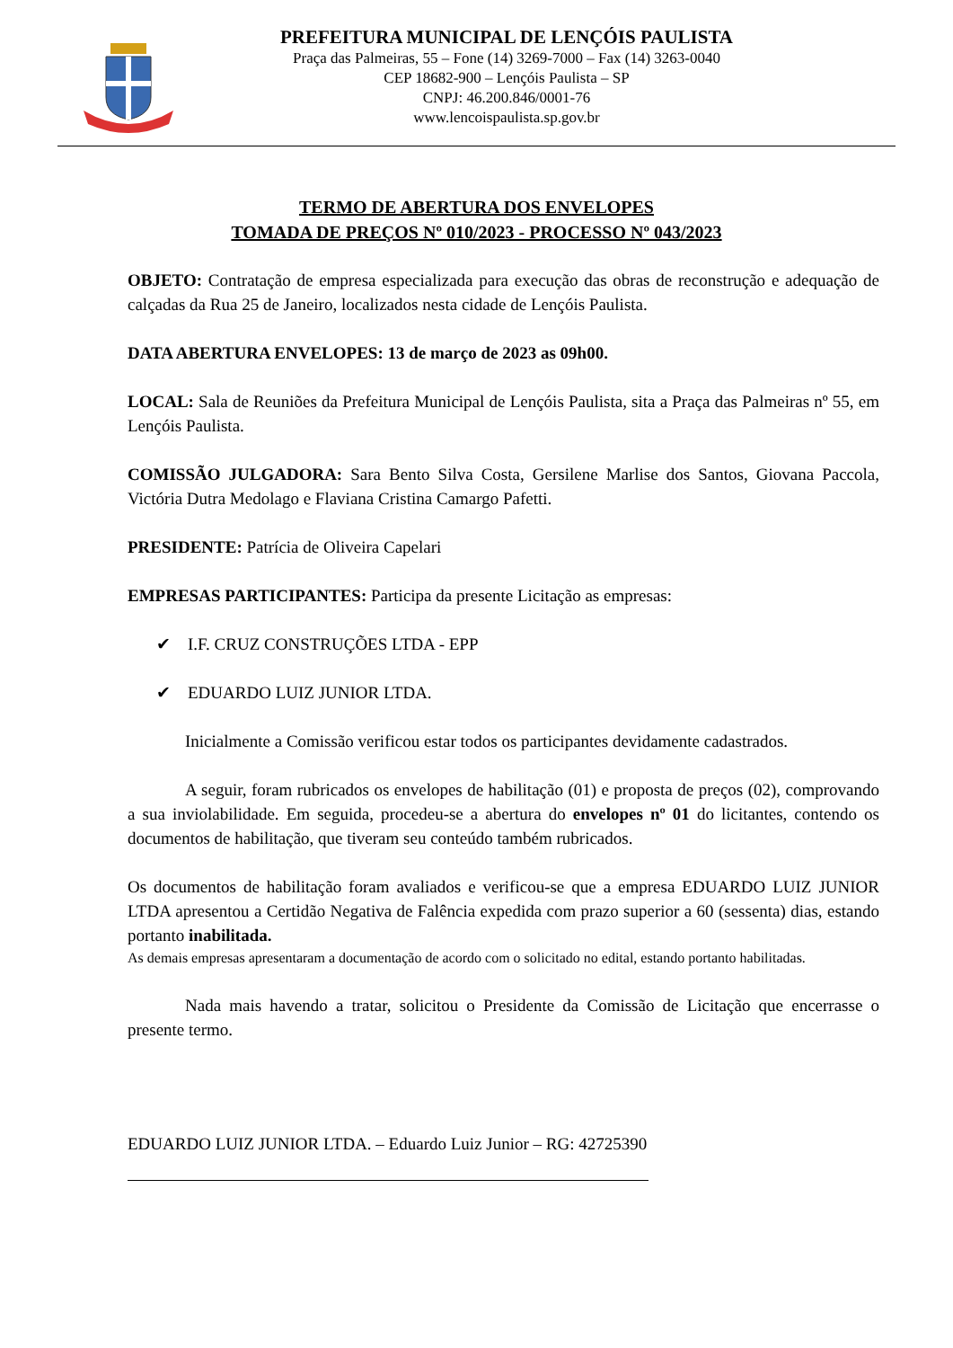PREFEITURA MUNICIPAL DE LENÇÓIS PAULISTA
Praça das Palmeiras, 55 – Fone (14) 3269-7000 – Fax (14) 3263-0040
CEP 18682-900 – Lençóis Paulista – SP
CNPJ: 46.200.846/0001-76
www.lencoispaulista.sp.gov.br
TERMO DE ABERTURA DOS ENVELOPES
TOMADA DE PREÇOS Nº 010/2023 - PROCESSO Nº 043/2023
OBJETO: Contratação de empresa especializada para execução das obras de reconstrução e adequação de calçadas da Rua 25 de Janeiro, localizados nesta cidade de Lençóis Paulista.
DATA ABERTURA ENVELOPES: 13 de março de 2023 as 09h00.
LOCAL: Sala de Reuniões da Prefeitura Municipal de Lençóis Paulista, sita a Praça das Palmeiras nº 55, em Lençóis Paulista.
COMISSÃO JULGADORA: Sara Bento Silva Costa, Gersilene Marlise dos Santos, Giovana Paccola, Victória Dutra Medolago e Flaviana Cristina Camargo Pafetti.
PRESIDENTE: Patrícia de Oliveira Capelari
EMPRESAS PARTICIPANTES: Participa da presente Licitação as empresas:
✔ I.F. CRUZ CONSTRUÇÕES LTDA - EPP
✔ EDUARDO LUIZ JUNIOR LTDA.
Inicialmente a Comissão verificou estar todos os participantes devidamente cadastrados.
A seguir, foram rubricados os envelopes de habilitação (01) e proposta de preços (02), comprovando a sua inviolabilidade. Em seguida, procedeu-se a abertura do envelopes nº 01 do licitantes, contendo os documentos de habilitação, que tiveram seu conteúdo também rubricados.
Os documentos de habilitação foram avaliados e verificou-se que a empresa EDUARDO LUIZ JUNIOR LTDA apresentou a Certidão Negativa de Falência expedida com prazo superior a 60 (sessenta) dias, estando portanto inabilitada.
As demais empresas apresentaram a documentação de acordo com o solicitado no edital, estando portanto habilitadas.
Nada mais havendo a tratar, solicitou o Presidente da Comissão de Licitação que encerrasse o presente termo.
EDUARDO LUIZ JUNIOR LTDA. – Eduardo Luiz Junior – RG: 42725390